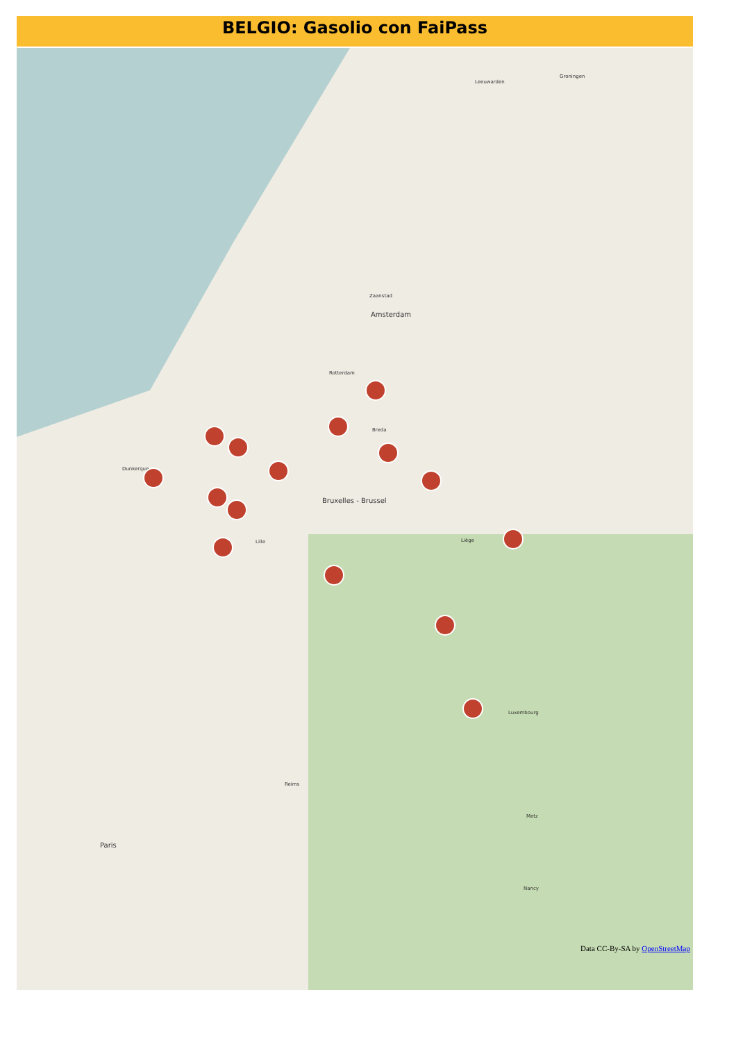BELGIO: Gasolio con FaiPass
Leeuwarden
Groningen
Zaanstad
Amsterdam
Rotterdam
Breda
Bruxelles - Brussel
Dunkerque
Lille Liège
Luxembourg
Paris
Reims
Metz
Nancy
Data CC-By-SA by OpenStreetMap